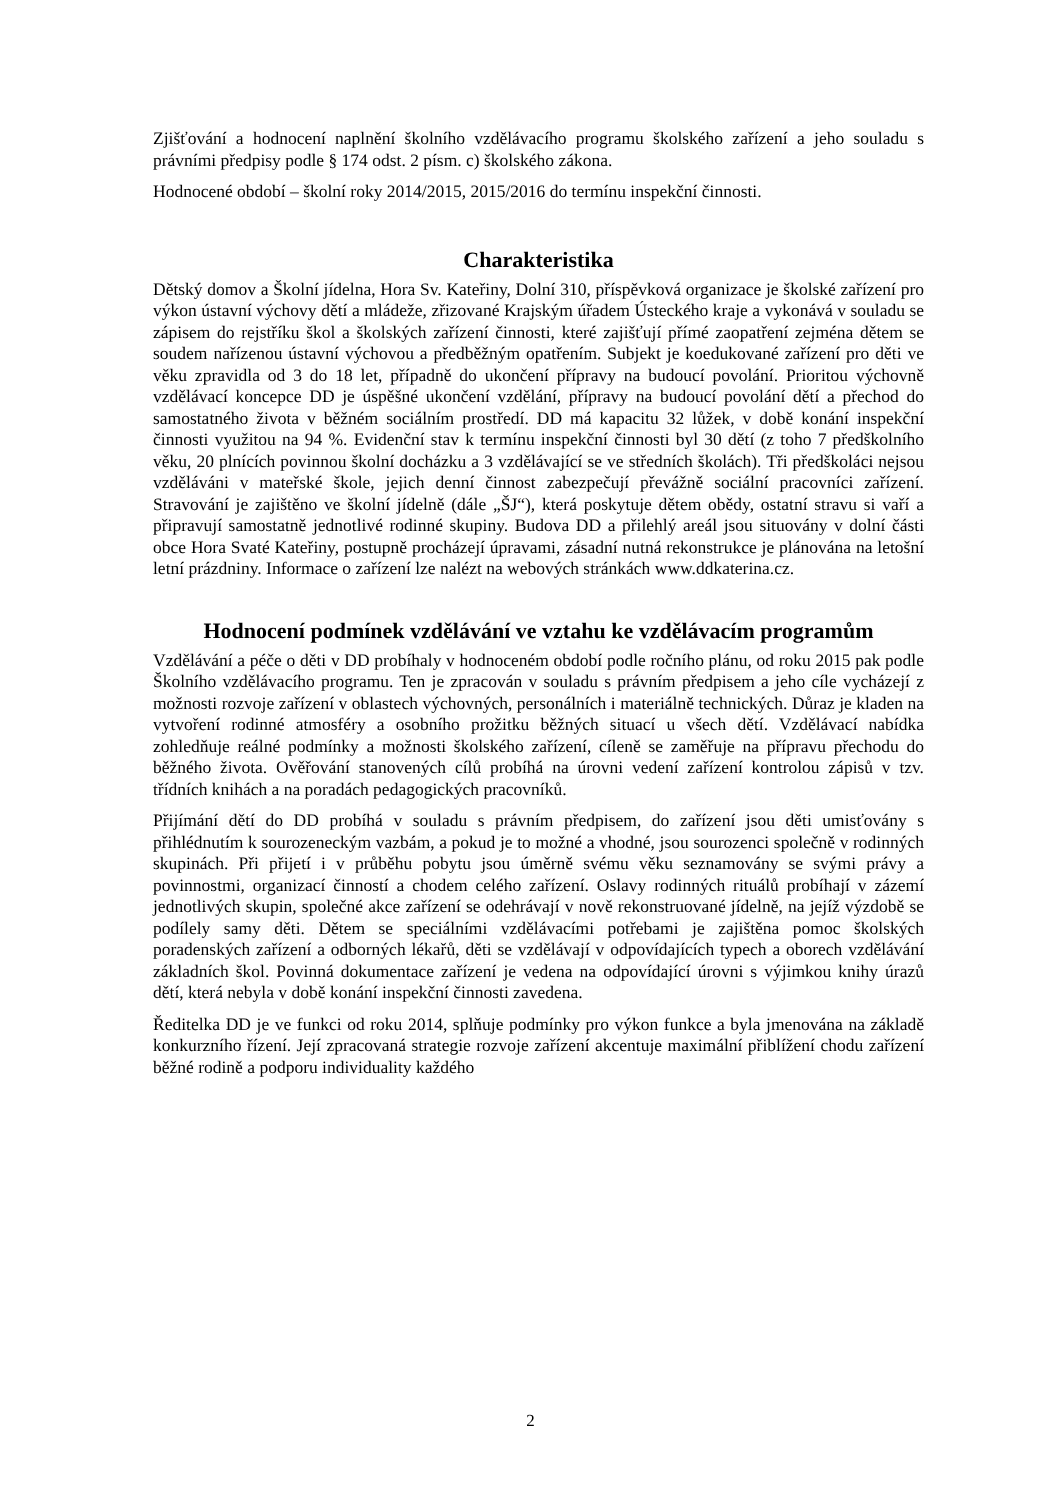Zjišťování a hodnocení naplnění školního vzdělávacího programu školského zařízení a jeho souladu s právními předpisy podle § 174 odst. 2 písm. c) školského zákona.
Hodnocené období – školní roky 2014/2015, 2015/2016 do termínu inspekční činnosti.
Charakteristika
Dětský domov a Školní jídelna, Hora Sv. Kateřiny, Dolní 310, příspěvková organizace je školské zařízení pro výkon ústavní výchovy dětí a mládeže, zřizované Krajským úřadem Ústeckého kraje a vykonává v souladu se zápisem do rejstříku škol a školských zařízení činnosti, které zajišťují přímé zaopatření zejména dětem se soudem nařízenou ústavní výchovou a předběžným opatřením. Subjekt je koedukované zařízení pro děti ve věku zpravidla od 3 do 18 let, případně do ukončení přípravy na budoucí povolání. Prioritou výchovně vzdělávací koncepce DD je úspěšné ukončení vzdělání, přípravy na budoucí povolání dětí a přechod do samostatného života v běžném sociálním prostředí. DD má kapacitu 32 lůžek, v době konání inspekční činnosti využitou na 94 %. Evidenční stav k termínu inspekční činnosti byl 30 dětí (z toho 7 předškolního věku, 20 plnících povinnou školní docházku a 3 vzdělávající se ve středních školách). Tři předškoláci nejsou vzděláváni v mateřské škole, jejich denní činnost zabezpečují převážně sociální pracovníci zařízení. Stravování je zajištěno ve školní jídelně (dále „ŠJ“), která poskytuje dětem obědy, ostatní stravu si vaří a připravují samostatně jednotlivé rodinné skupiny. Budova DD a přilehlý areál jsou situovány v dolní části obce Hora Svaté Kateřiny, postupně procházejí úpravami, zásadní nutná rekonstrukce je plánována na letošní letní prázdniny. Informace o zařízení lze nalézt na webových stránkách www.ddkaterina.cz.
Hodnocení podmínek vzdělávání ve vztahu ke vzdělávacím programům
Vzdělávání a péče o děti v DD probíhaly v hodnoceném období podle ročního plánu, od roku 2015 pak podle Školního vzdělávacího programu. Ten je zpracován v souladu s právním předpisem a jeho cíle vycházejí z možnosti rozvoje zařízení v oblastech výchovných, personálních i materiálně technických. Důraz je kladen na vytvoření rodinné atmosféry a osobního prožitku běžných situací u všech dětí. Vzdělávací nabídka zohledňuje reálné podmínky a možnosti školského zařízení, cíleně se zaměřuje na přípravu přechodu do běžného života. Ověřování stanovených cílů probíhá na úrovni vedení zařízení kontrolou zápisů v tzv. třídních knihách a na poradách pedagogických pracovníků.
Přijímání dětí do DD probíhá v souladu s právním předpisem, do zařízení jsou děti umisťovány s přihlédnutím k sourozeneckým vazbám, a pokud je to možné a vhodné, jsou sourozenci společně v rodinných skupinách. Při přijetí i v průběhu pobytu jsou úměrně svému věku seznamovány se svými právy a povinnostmi, organizací činností a chodem celého zařízení. Oslavy rodinných rituálů probíhají v zázemí jednotlivých skupin, společné akce zařízení se odehrávají v nově rekonstruované jídelně, na jejíž výzdobě se podílely samy děti. Dětem se speciálními vzdělávacími potřebami je zajištěna pomoc školských poradenských zařízení a odborných lékařů, děti se vzdělávají v odpovídajících typech a oborech vzdělávání základních škol. Povinná dokumentace zařízení je vedena na odpovídající úrovni s výjimkou knihy úrazů dětí, která nebyla v době konání inspekční činnosti zavedena.
Ředitelka DD je ve funkci od roku 2014, splňuje podmínky pro výkon funkce a byla jmenována na základě konkurzního řízení. Její zpracovaná strategie rozvoje zařízení akcentuje maximální přiblížení chodu zařízení běžné rodině a podporu individuality každého
2